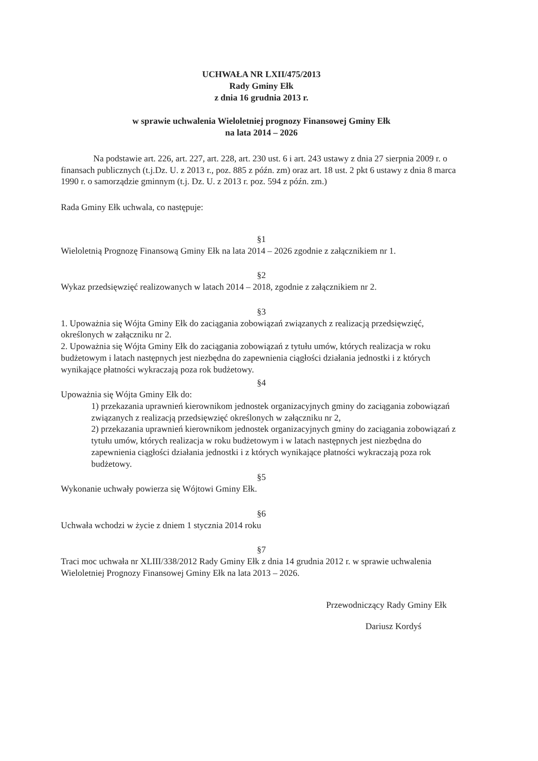UCHWAŁA NR LXII/475/2013
Rady Gminy Ełk
z dnia 16 grudnia 2013 r.
w sprawie uchwalenia Wieloletniej prognozy Finansowej Gminy Ełk
na lata 2014 – 2026
Na podstawie art. 226, art. 227, art. 228, art. 230 ust. 6 i art. 243 ustawy z dnia 27 sierpnia 2009 r. o finansach publicznych (t.j.Dz. U. z 2013 r., poz. 885 z późn. zm) oraz art. 18 ust. 2 pkt 6 ustawy z dnia 8 marca 1990 r. o samorządzie gminnym (t.j. Dz. U. z 2013 r. poz. 594 z późn. zm.)
Rada Gminy Ełk uchwala, co następuje:
§1
Wieloletnią Prognozę Finansową Gminy Ełk na lata 2014 – 2026 zgodnie z załącznikiem nr 1.
§2
Wykaz przedsięwzięć realizowanych w latach 2014 – 2018, zgodnie z załącznikiem nr 2.
§3
1. Upoważnia się Wójta Gminy Ełk do zaciągania zobowiązań związanych z realizacją przedsięwzięć, określonych w załączniku nr 2.
2. Upoważnia się Wójta Gminy Ełk do zaciągania zobowiązań z tytułu umów, których realizacja w roku budżetowym i latach następnych jest niezbędna do zapewnienia ciągłości działania jednostki i z których wynikające płatności wykraczają poza rok budżetowy.
§4
Upoważnia się Wójta Gminy Ełk do:
1) przekazania uprawnień kierownikom jednostek organizacyjnych gminy do zaciągania zobowiązań związanych z realizacją przedsięwzięć określonych w załączniku nr 2,
2) przekazania uprawnień kierownikom jednostek organizacyjnych gminy do zaciągania zobowiązań z tytułu umów, których realizacja w roku budżetowym i w latach następnych jest niezbędna do zapewnienia ciągłości działania jednostki i z których wynikające płatności wykraczają poza rok budżetowy.
§5
Wykonanie uchwały powierza się Wójtowi Gminy Ełk.
§6
Uchwała wchodzi w życie z dniem 1 stycznia 2014 roku
§7
Traci moc uchwała nr XLIII/338/2012 Rady Gminy Ełk z dnia 14 grudnia 2012 r. w sprawie uchwalenia Wieloletniej Prognozy Finansowej Gminy Ełk na lata 2013 – 2026.
Przewodniczący Rady Gminy Ełk
Dariusz Kordyś